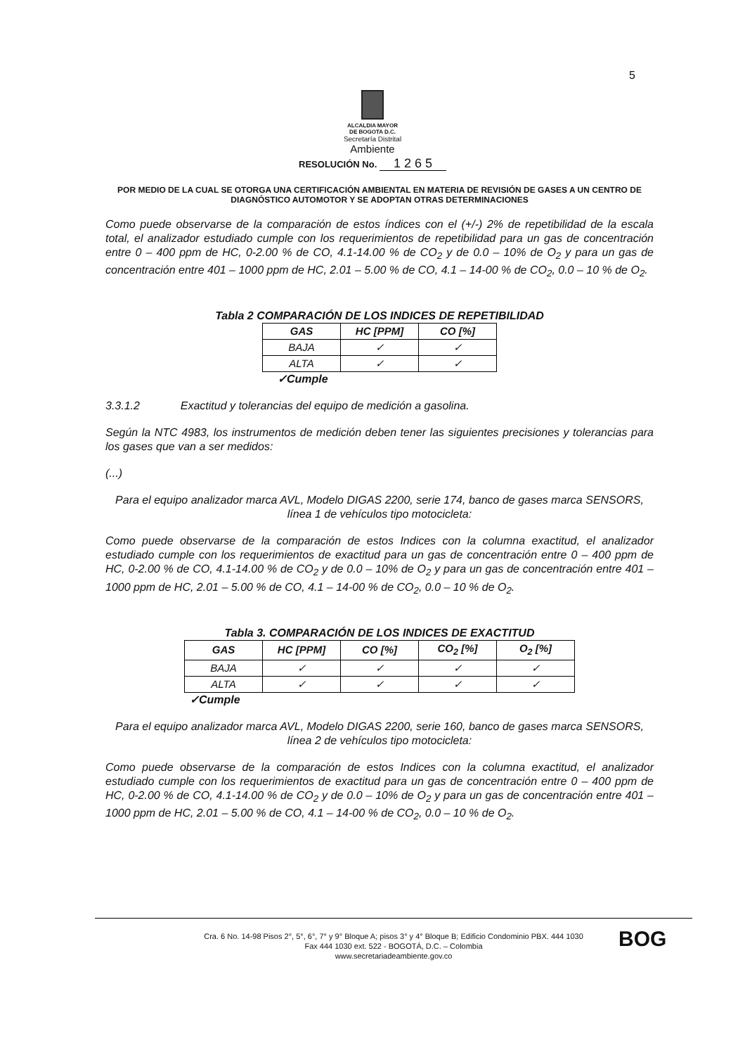5
ALCALDIA MAYOR
DE BOGOTA D.C.
Secretaría Distrital
Ambiente
RESOLUCIÓN No. 1 2 6 5
POR MEDIO DE LA CUAL SE OTORGA UNA CERTIFICACIÓN AMBIENTAL EN MATERIA DE REVISIÓN DE GASES A UN CENTRO DE DIAGNÓSTICO AUTOMOTOR Y SE ADOPTAN OTRAS DETERMINACIONES
Como puede observarse de la comparación de estos índices con el (+/-) 2% de repetibilidad de la escala total, el analizador estudiado cumple con los requerimientos de repetibilidad para un gas de concentración entre 0 – 400 ppm de HC, 0-2.00 % de CO, 4.1-14.00 % de CO<sub>2</sub> y de 0.0 – 10% de O<sub>2</sub> y para un gas de concentración entre 401 – 1000 ppm de HC, 2.01 – 5.00 % de CO, 4.1 – 14-00 % de CO<sub>2</sub>, 0.0 – 10 % de O<sub>2</sub>.
Tabla 2 COMPARACIÓN DE LOS INDICES DE REPETIBILIDAD
| GAS | HC [PPM] | CO [%] |
| --- | --- | --- |
| BAJA | ✓ | ✓ |
| ALTA | ✓ | ✓ |
✓Cumple
3.3.1.2 Exactitud y tolerancias del equipo de medición a gasolina.
Según la NTC 4983, los instrumentos de medición deben tener las siguientes precisiones y tolerancias para los gases que van a ser medidos:
(...)
Para el equipo analizador marca AVL, Modelo DIGAS 2200, serie 174, banco de gases marca SENSORS, línea 1 de vehículos tipo motocicleta:
Como puede observarse de la comparación de estos Indices con la columna exactitud, el analizador estudiado cumple con los requerimientos de exactitud para un gas de concentración entre 0 – 400 ppm de HC, 0-2.00 % de CO, 4.1-14.00 % de CO<sub>2</sub> y de 0.0 – 10% de O<sub>2</sub> y para un gas de concentración entre 401 – 1000 ppm de HC, 2.01 – 5.00 % de CO, 4.1 – 14-00 % de CO<sub>2</sub>, 0.0 – 10 % de O<sub>2</sub>.
Tabla 3. COMPARACIÓN DE LOS INDICES DE EXACTITUD
| GAS | HC [PPM] | CO [%] | CO<sub>2</sub> [%] | O<sub>2</sub> [%] |
| --- | --- | --- | --- | --- |
| BAJA | ✓ | ✓ | ✓ | ✓ |
| ALTA | ✓ | ✓ | ✓ | ✓ |
✓Cumple
Para el equipo analizador marca AVL, Modelo DIGAS 2200, serie 160, banco de gases marca SENSORS, línea 2 de vehículos tipo motocicleta:
Como puede observarse de la comparación de estos Indices con la columna exactitud, el analizador estudiado cumple con los requerimientos de exactitud para un gas de concentración entre 0 – 400 ppm de HC, 0-2.00 % de CO, 4.1-14.00 % de CO<sub>2</sub> y de 0.0 – 10% de O<sub>2</sub> y para un gas de concentración entre 401 – 1000 ppm de HC, 2.01 – 5.00 % de CO, 4.1 – 14-00 % de CO<sub>2</sub>, 0.0 – 10 % de O<sub>2</sub>.
Cra. 6 No. 14-98 Pisos 2°, 5°, 6°, 7° y 9° Bloque A; pisos 3° y 4° Bloque B; Edificio Condominio PBX. 444 1030
Fax 444 1030 ext. 522 - BOGOTÁ, D.C. – Colombia
www.secretariadeambiente.gov.co
BOG